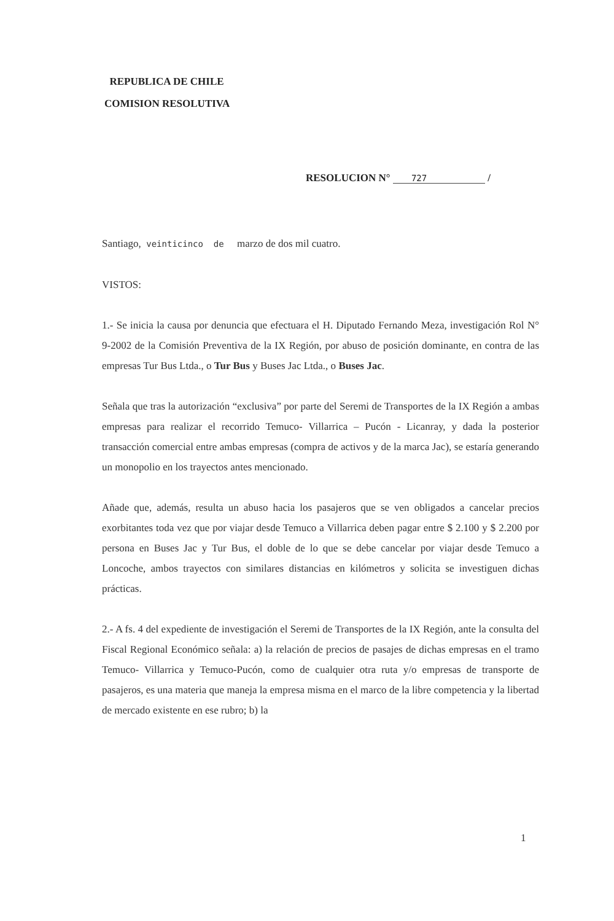REPUBLICA DE CHILE
COMISION RESOLUTIVA
RESOLUCION N° 727 /
Santiago, veinticinco de marzo de dos mil cuatro.
VISTOS:
1.- Se inicia la causa por denuncia que efectuara el H. Diputado Fernando Meza, investigación Rol N° 9-2002 de la Comisión Preventiva de la IX Región, por abuso de posición dominante, en contra de las empresas Tur Bus Ltda., o Tur Bus y Buses Jac Ltda., o Buses Jac.
Señala que tras la autorización “exclusiva” por parte del Seremi de Transportes de la IX Región a ambas empresas para realizar el recorrido Temuco- Villarrica – Pucón - Licanray, y dada la posterior transacción comercial entre ambas empresas (compra de activos y de la marca Jac), se estaría generando un monopolio en los trayectos antes mencionado.
Añade que, además, resulta un abuso hacia los pasajeros que se ven obligados a cancelar precios exorbitantes toda vez que por viajar desde Temuco a Villarrica deben pagar entre $ 2.100 y $ 2.200 por persona en Buses Jac y Tur Bus, el doble de lo que se debe cancelar por viajar desde Temuco a Loncoche, ambos trayectos con similares distancias en kilómetros y solicita se investiguen dichas prácticas.
2.- A fs. 4 del expediente de investigación el Seremi de Transportes de la IX Región, ante la consulta del Fiscal Regional Económico señala: a) la relación de precios de pasajes de dichas empresas en el tramo Temuco- Villarrica y Temuco-Pucón, como de cualquier otra ruta y/o empresas de transporte de pasajeros, es una materia que maneja la empresa misma en el marco de la libre competencia y la libertad de mercado existente en ese rubro; b) la
1